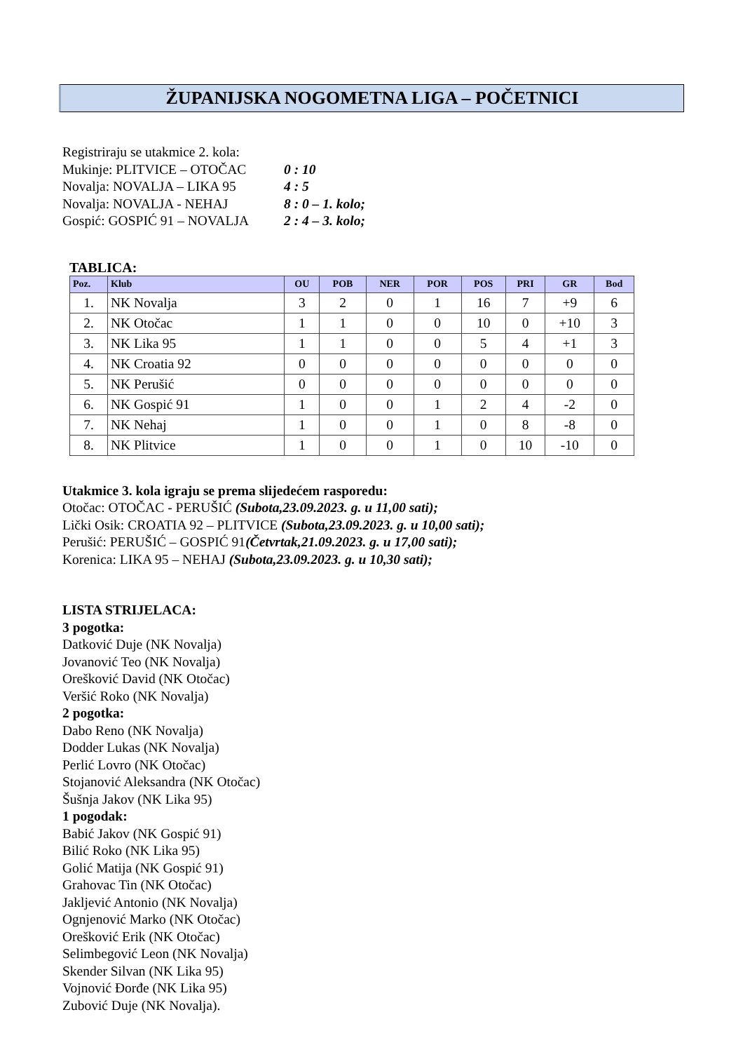ŽUPANIJSKA NOGOMETNA LIGA – POČETNICI
Registriraju se utakmice 2. kola:
Mukinje: PLITVICE – OTOČAC
0 : 10
Novalja: NOVALJA – LIKA 95
4 : 5
Novalja: NOVALJA - NEHAJ
8 : 0 – 1. kolo;
Gospić: GOSPIĆ 91 – NOVALJA
2 : 4 – 3. kolo;
TABLICA:
| Poz. | Klub | OU | POB | NER | POR | POS | PRI | GR | Bod |
| --- | --- | --- | --- | --- | --- | --- | --- | --- | --- |
| 1. | NK Novalja | 3 | 2 | 0 | 1 | 16 | 7 | +9 | 6 |
| 2. | NK Otočac | 1 | 1 | 0 | 0 | 10 | 0 | +10 | 3 |
| 3. | NK Lika 95 | 1 | 1 | 0 | 0 | 5 | 4 | +1 | 3 |
| 4. | NK Croatia 92 | 0 | 0 | 0 | 0 | 0 | 0 | 0 | 0 |
| 5. | NK Perušić | 0 | 0 | 0 | 0 | 0 | 0 | 0 | 0 |
| 6. | NK Gospić 91 | 1 | 0 | 0 | 1 | 2 | 4 | -2 | 0 |
| 7. | NK Nehaj | 1 | 0 | 0 | 1 | 0 | 8 | -8 | 0 |
| 8. | NK Plitvice | 1 | 0 | 0 | 1 | 0 | 10 | -10 | 0 |
Utakmice 3. kola igraju se prema slijedećem rasporedu:
Otočac: OTOČAC - PERUŠIĆ (Subota,23.09.2023. g. u 11,00 sati);
Lički Osik: CROATIA 92 – PLITVICE (Subota,23.09.2023. g. u 10,00 sati);
Perušić: PERUŠIĆ – GOSPIĆ 91(Četvrtak,21.09.2023. g. u 17,00 sati);
Korenica: LIKA 95 – NEHAJ (Subota,23.09.2023. g. u 10,30 sati);
LISTA STRIJELACA:
3 pogotka:
Datković Duje (NK Novalja)
Jovanović Teo (NK Novalja)
Orešković David (NK Otočac)
Veršić Roko (NK Novalja)
2 pogotka:
Dabo Reno (NK Novalja)
Dodder Lukas (NK Novalja)
Perlić Lovro (NK Otočac)
Stojanović Aleksandra (NK Otočac)
Šušnja Jakov (NK Lika 95)
1 pogodak:
Babić Jakov (NK Gospić 91)
Bilić Roko (NK Lika 95)
Golić Matija (NK Gospić 91)
Grahovac Tin (NK Otočac)
Jakljević Antonio (NK Novalja)
Ognjenović Marko (NK Otočac)
Orešković Erik (NK Otočac)
Selimbegović Leon (NK Novalja)
Skender Silvan (NK Lika 95)
Vojnović Đorđe (NK Lika 95)
Zubović Duje (NK Novalja).